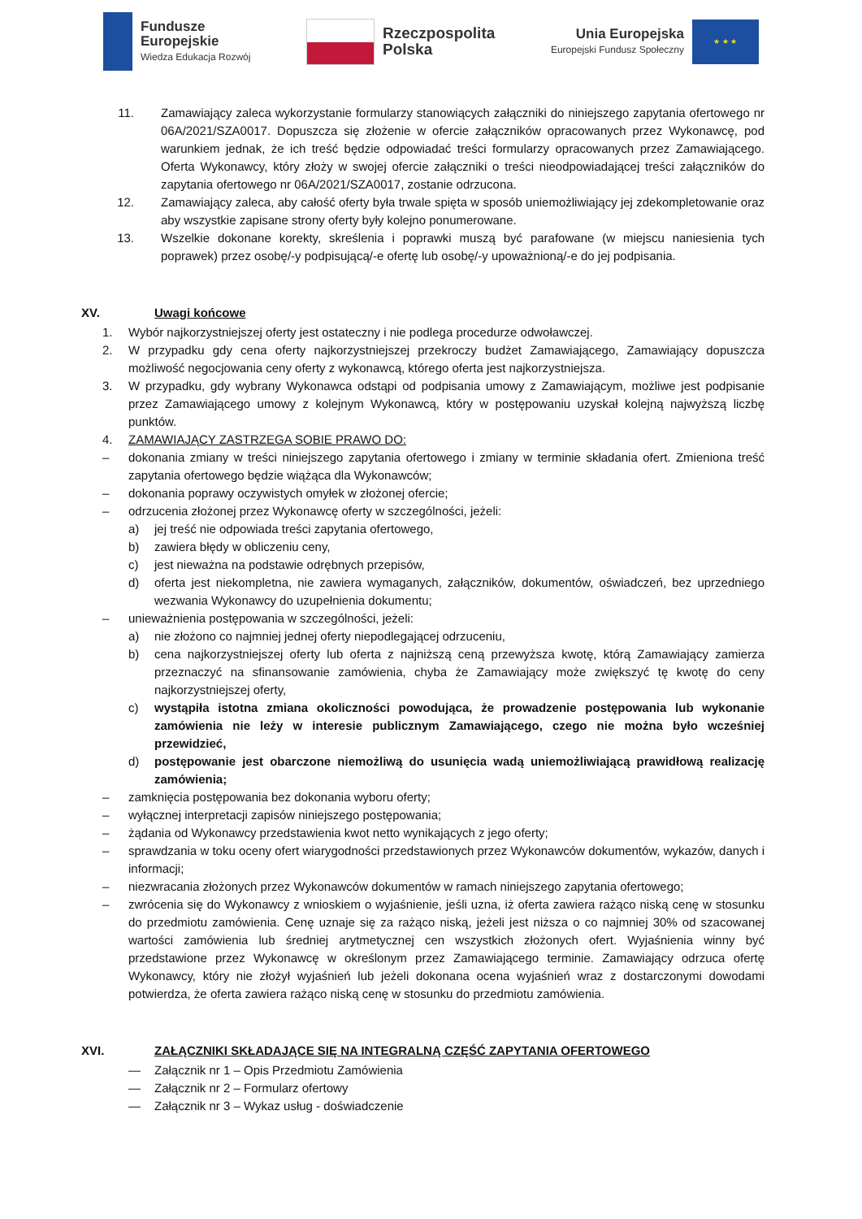Fundusze
Europejskie
Wiedza Edukacja Rozwój
Rzeczpospolita
Polska
Unia Europejska
Europejski Fundusz Społeczny
★ ★ ★
11. Zamawiający zaleca wykorzystanie formularzy stanowiących załączniki do niniejszego zapytania ofertowego nr 06A/2021/SZA0017. Dopuszcza się złożenie w ofercie załączników opracowanych przez Wykonawcę, pod warunkiem jednak, że ich treść będzie odpowiadać treści formularzy opracowanych przez Zamawiającego. Oferta Wykonawcy, który złoży w swojej ofercie załączniki o treści nieodpowiadającej treści załączników do zapytania ofertowego nr 06A/2021/SZA0017, zostanie odrzucona.
12. Zamawiający zaleca, aby całość oferty była trwale spięta w sposób uniemożliwiający jej zdekompletowanie oraz aby wszystkie zapisane strony oferty były kolejno ponumerowane.
13. Wszelkie dokonane korekty, skreślenia i poprawki muszą być parafowane (w miejscu naniesienia tych poprawek) przez osobę/-y podpisującą/-e ofertę lub osobę/-y upoważnioną/-e do jej podpisania.
XV. Uwagi końcowe
1. Wybór najkorzystniejszej oferty jest ostateczny i nie podlega procedurze odwoławczej.
2. W przypadku gdy cena oferty najkorzystniejszej przekroczy budżet Zamawiającego, Zamawiający dopuszcza możliwość negocjowania ceny oferty z wykonawcą, którego oferta jest najkorzystniejsza.
3. W przypadku, gdy wybrany Wykonawca odstąpi od podpisania umowy z Zamawiającym, możliwe jest podpisanie przez Zamawiającego umowy z kolejnym Wykonawcą, który w postępowaniu uzyskał kolejną najwyższą liczbę punktów.
4. ZAMAWIAJĄCY ZASTRZEGA SOBIE PRAWO DO:
– dokonania zmiany w treści niniejszego zapytania ofertowego i zmiany w terminie składania ofert. Zmieniona treść zapytania ofertowego będzie wiążąca dla Wykonawców;
– dokonania poprawy oczywistych omyłek w złożonej ofercie;
– odrzucenia złożonej przez Wykonawcę oferty w szczególności, jeżeli:
a) jej treść nie odpowiada treści zapytania ofertowego,
b) zawiera błędy w obliczeniu ceny,
c) jest nieważna na podstawie odrębnych przepisów,
d) oferta jest niekompletna, nie zawiera wymaganych, załączników, dokumentów, oświadczeń, bez uprzedniego wezwania Wykonawcy do uzupełnienia dokumentu;
– unieważnienia postępowania w szczególności, jeżeli:
a) nie złożono co najmniej jednej oferty niepodlegającej odrzuceniu,
b) cena najkorzystniejszej oferty lub oferta z najniższą ceną przewyższa kwotę, którą Zamawiający zamierza przeznaczyć na sfinansowanie zamówienia, chyba że Zamawiający może zwiększyć tę kwotę do ceny najkorzystniejszej oferty,
c) wystąpiła istotna zmiana okoliczności powodująca, że prowadzenie postępowania lub wykonanie zamówienia nie leży w interesie publicznym Zamawiającego, czego nie można było wcześniej przewidzieć,
d) postępowanie jest obarczone niemożliwą do usunięcia wadą uniemożliwiającą prawidłową realizację zamówienia;
– zamknięcia postępowania bez dokonania wyboru oferty;
– wyłącznej interpretacji zapisów niniejszego postępowania;
– żądania od Wykonawcy przedstawienia kwot netto wynikających z jego oferty;
– sprawdzania w toku oceny ofert wiarygodności przedstawionych przez Wykonawców dokumentów, wykazów, danych i informacji;
– niezwracania złożonych przez Wykonawców dokumentów w ramach niniejszego zapytania ofertowego;
– zwrócenia się do Wykonawcy z wnioskiem o wyjaśnienie, jeśli uzna, iż oferta zawiera rażąco niską cenę w stosunku do przedmiotu zamówienia. Cenę uznaje się za rażąco niską, jeżeli jest niższa o co najmniej 30% od szacowanej wartości zamówienia lub średniej arytmetycznej cen wszystkich złożonych ofert. Wyjaśnienia winny być przedstawione przez Wykonawcę w określonym przez Zamawiającego terminie. Zamawiający odrzuca ofertę Wykonawcy, który nie złożył wyjaśnień lub jeżeli dokonana ocena wyjaśnień wraz z dostarczonymi dowodami potwierdza, że oferta zawiera rażąco niską cenę w stosunku do przedmiotu zamówienia.
XVI. ZAŁĄCZNIKI SKŁADAJĄCE SIĘ NA INTEGRALNĄ CZĘŚĆ ZAPYTANIA OFERTOWEGO
— Załącznik nr 1 – Opis Przedmiotu Zamówienia
— Załącznik nr 2 – Formularz ofertowy
— Załącznik nr 3 – Wykaz usług - doświadczenie